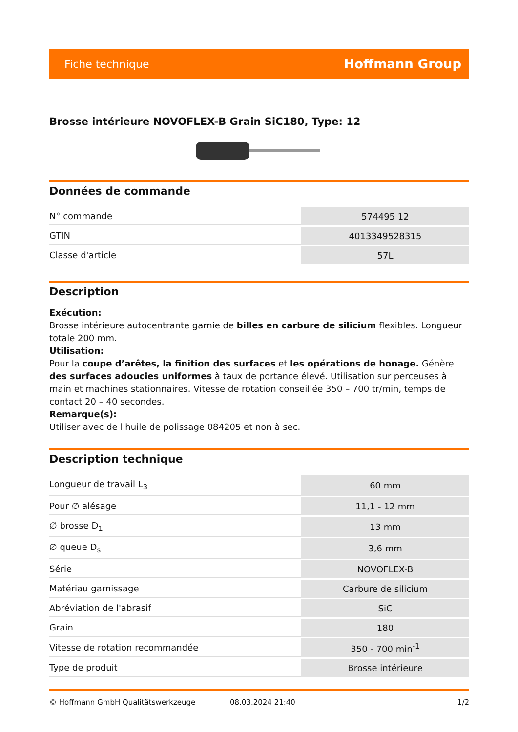Fiche technique Hoffmann Group
Brosse intérieure NOVOFLEX-B Grain SiC180, Type: 12
Données de commande
| N° commande | 574495 12 |
| GTIN | 4013349528315 |
| Classe d'article | 57L |
Description
Exécution:
Brosse intérieure autocentrante garnie de billes en carbure de silicium flexibles. Longueur totale 200 mm.
Utilisation:
Pour la coupe d’arêtes, la finition des surfaces et les opérations de honage. Génère des surfaces adoucies uniformes à taux de portance élevé. Utilisation sur perceuses à main et machines stationnaires. Vitesse de rotation conseillée 350 – 700 tr/min, temps de contact 20 – 40 secondes.
Remarque(s):
Utiliser avec de l'huile de polissage 084205 et non à sec.
Description technique
| Longueur de travail L<sub>3</sub> | 60 mm |
| Pour ∅ alésage | 11,1 - 12 mm |
| ∅ brosse D<sub>1</sub> | 13 mm |
| ∅ queue D<sub>s</sub> | 3,6 mm |
| Série | NOVOFLEX-B |
| Matériau garnissage | Carbure de silicium |
| Abréviation de l'abrasif | SiC |
| Grain | 180 |
| Vitesse de rotation recommandée | 350 - 700 min<sup>-1</sup> |
| Type de produit | Brosse intérieure |
© Hoffmann GmbH Qualitätswerkzeuge 08.03.2024 21:40 1/2